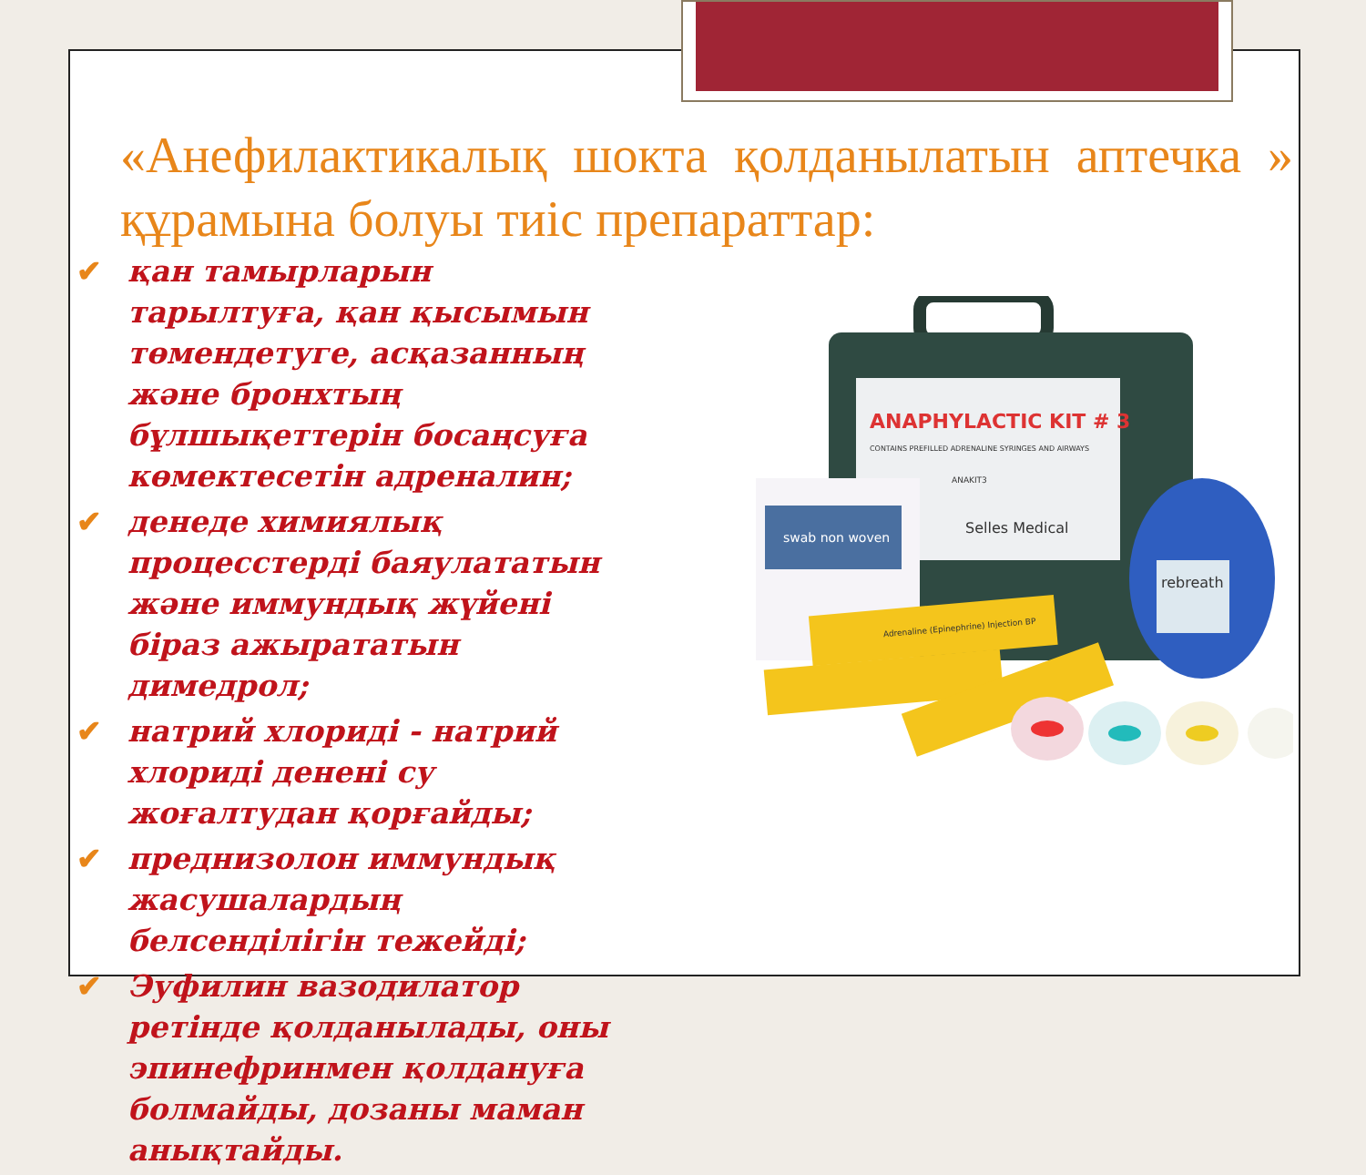«Анефилактикалық шокта қолданылатын аптечка » құрамына болуы тиіс препараттар:
✔ қан тамырларын тарылтуға, қан қысымын төмендетуге, асқазанның және бронхтың бұлшықеттерін босаңсуға көмектесетін адреналин;
✔ денеде химиялық процесстерді баяулататын және иммундық жүйені біраз ажырататын димедрол;
✔ натрий хлориді - натрий хлориді денені су жоғалтудан қорғайды;
✔ преднизолон иммундық жасушалардың белсенділігін тежейді;
✔ Эуфилин вазодилатор ретінде қолданылады, оны эпинефринмен қолдануға болмайды, дозаны маман анықтайды.
ANAPHYLACTIC KIT # 3
CONTAINS PREFILLED ADRENALINE SYRINGES AND AIRWAYS
ANAKIT3
Selles Medical
swab non woven
rebreath
Adrenaline (Epinephrine) Injection BP